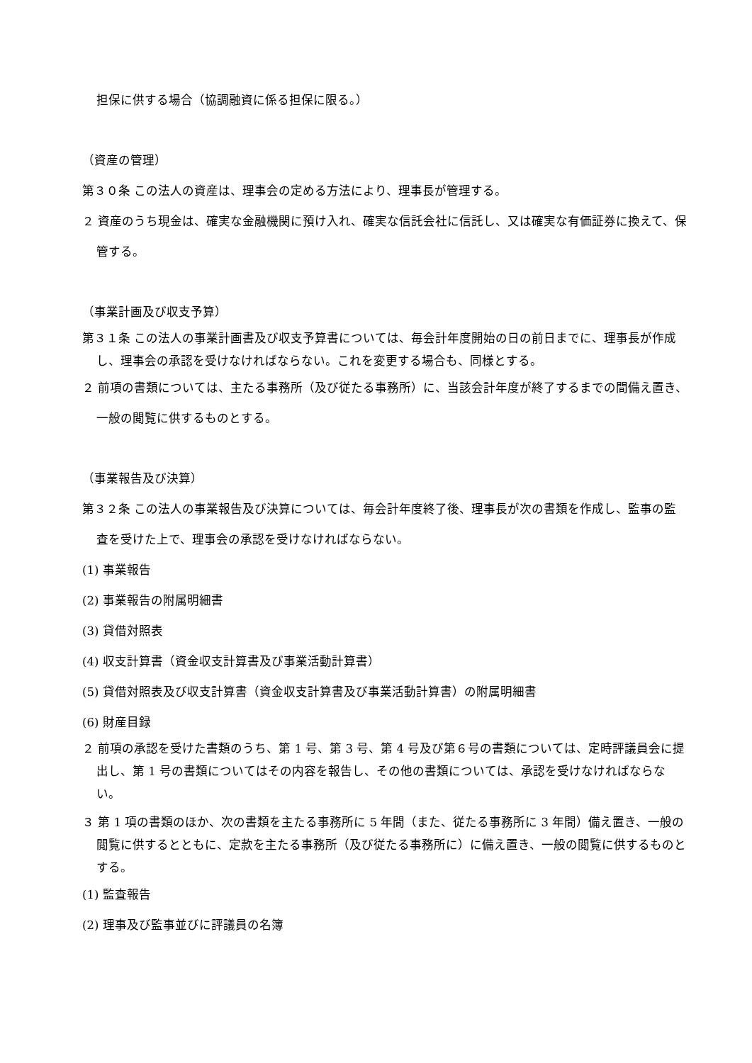担保に供する場合（協調融資に係る担保に限る。）
（資産の管理）
第３０条 この法人の資産は、理事会の定める方法により、理事長が管理する。
２ 資産のうち現金は、確実な金融機関に預け入れ、確実な信託会社に信託し、又は確実な有価証券に換えて、保管する。
（事業計画及び収支予算）
第３１条 この法人の事業計画書及び収支予算書については、毎会計年度開始の日の前日までに、理事長が作成し、理事会の承認を受けなければならない。これを変更する場合も、同様とする。
２ 前項の書類については、主たる事務所（及び従たる事務所）に、当該会計年度が終了するまでの間備え置き、一般の閲覧に供するものとする。
（事業報告及び決算）
第３２条 この法人の事業報告及び決算については、毎会計年度終了後、理事長が次の書類を作成し、監事の監査を受けた上で、理事会の承認を受けなければならない。
(1) 事業報告
(2) 事業報告の附属明細書
(3) 貸借対照表
(4) 収支計算書（資金収支計算書及び事業活動計算書）
(5) 貸借対照表及び収支計算書（資金収支計算書及び事業活動計算書）の附属明細書
(6) 財産目録
２ 前項の承認を受けた書類のうち、第 1 号、第 3 号、第 4 号及び第６号の書類については、定時評議員会に提出し、第 1 号の書類についてはその内容を報告し、その他の書類については、承認を受けなければならない。
３ 第 1 項の書類のほか、次の書類を主たる事務所に 5 年間（また、従たる事務所に 3 年間）備え置き、一般の閲覧に供するとともに、定款を主たる事務所（及び従たる事務所に）に備え置き、一般の閲覧に供するものとする。
(1) 監査報告
(2) 理事及び監事並びに評議員の名簿